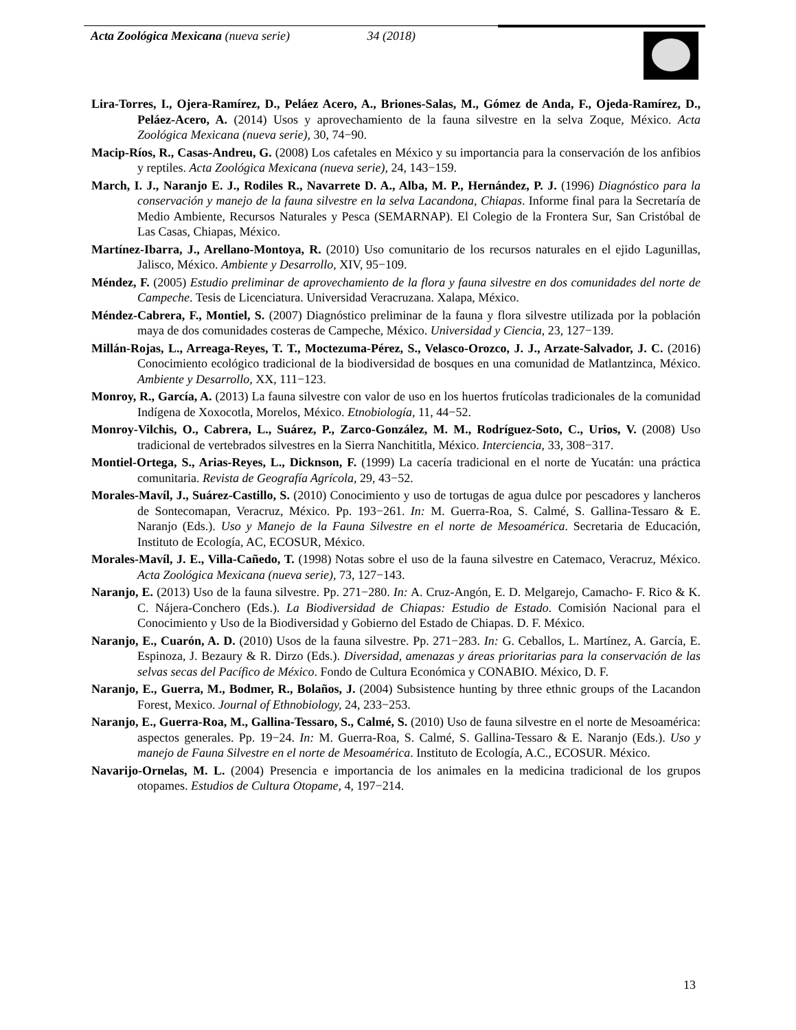Acta Zoológica Mexicana (nueva serie) 34 (2018)
Lira-Torres, I., Ojera-Ramírez, D., Peláez Acero, A., Briones-Salas, M., Gómez de Anda, F., Ojeda-Ramírez, D., Peláez-Acero, A. (2014) Usos y aprovechamiento de la fauna silvestre en la selva Zoque, México. Acta Zoológica Mexicana (nueva serie), 30, 74−90.
Macip-Ríos, R., Casas-Andreu, G. (2008) Los cafetales en México y su importancia para la conservación de los anfibios y reptiles. Acta Zoológica Mexicana (nueva serie), 24, 143−159.
March, I. J., Naranjo E. J., Rodiles R., Navarrete D. A., Alba, M. P., Hernández, P. J. (1996) Diagnóstico para la conservación y manejo de la fauna silvestre en la selva Lacandona, Chiapas. Informe final para la Secretaría de Medio Ambiente, Recursos Naturales y Pesca (SEMARNAP). El Colegio de la Frontera Sur, San Cristóbal de Las Casas, Chiapas, México.
Martínez-Ibarra, J., Arellano-Montoya, R. (2010) Uso comunitario de los recursos naturales en el ejido Lagunillas, Jalisco, México. Ambiente y Desarrollo, XIV, 95−109.
Méndez, F. (2005) Estudio preliminar de aprovechamiento de la flora y fauna silvestre en dos comunidades del norte de Campeche. Tesis de Licenciatura. Universidad Veracruzana. Xalapa, México.
Méndez-Cabrera, F., Montiel, S. (2007) Diagnóstico preliminar de la fauna y flora silvestre utilizada por la población maya de dos comunidades costeras de Campeche, México. Universidad y Ciencia, 23, 127−139.
Millán-Rojas, L., Arreaga-Reyes, T. T., Moctezuma-Pérez, S., Velasco-Orozco, J. J., Arzate-Salvador, J. C. (2016) Conocimiento ecológico tradicional de la biodiversidad de bosques en una comunidad de Matlantzinca, México. Ambiente y Desarrollo, XX, 111−123.
Monroy, R., García, A. (2013) La fauna silvestre con valor de uso en los huertos frutícolas tradicionales de la comunidad Indígena de Xoxocotla, Morelos, México. Etnobiología, 11, 44−52.
Monroy-Vilchis, O., Cabrera, L., Suárez, P., Zarco-González, M. M., Rodríguez-Soto, C., Urios, V. (2008) Uso tradicional de vertebrados silvestres en la Sierra Nanchititla, México. Interciencia, 33, 308−317.
Montiel-Ortega, S., Arias-Reyes, L., Dicknson, F. (1999) La cacería tradicional en el norte de Yucatán: una práctica comunitaria. Revista de Geografía Agrícola, 29, 43−52.
Morales-Mavíl, J., Suárez-Castillo, S. (2010) Conocimiento y uso de tortugas de agua dulce por pescadores y lancheros de Sontecomapan, Veracruz, México. Pp. 193−261. In: M. Guerra-Roa, S. Calmé, S. Gallina-Tessaro & E. Naranjo (Eds.). Uso y Manejo de la Fauna Silvestre en el norte de Mesoamérica. Secretaria de Educación, Instituto de Ecología, AC, ECOSUR, México.
Morales-Mavíl, J. E., Villa-Cañedo, T. (1998) Notas sobre el uso de la fauna silvestre en Catemaco, Veracruz, México. Acta Zoológica Mexicana (nueva serie), 73, 127−143.
Naranjo, E. (2013) Uso de la fauna silvestre. Pp. 271−280. In: A. Cruz-Angón, E. D. Melgarejo, Camacho- F. Rico & K. C. Nájera-Conchero (Eds.). La Biodiversidad de Chiapas: Estudio de Estado. Comisión Nacional para el Conocimiento y Uso de la Biodiversidad y Gobierno del Estado de Chiapas. D. F. México.
Naranjo, E., Cuarón, A. D. (2010) Usos de la fauna silvestre. Pp. 271−283. In: G. Ceballos, L. Martínez, A. García, E. Espinoza, J. Bezaury & R. Dirzo (Eds.). Diversidad, amenazas y áreas prioritarias para la conservación de las selvas secas del Pacífico de México. Fondo de Cultura Económica y CONABIO. México, D. F.
Naranjo, E., Guerra, M., Bodmer, R., Bolaños, J. (2004) Subsistence hunting by three ethnic groups of the Lacandon Forest, Mexico. Journal of Ethnobiology, 24, 233−253.
Naranjo, E., Guerra-Roa, M., Gallina-Tessaro, S., Calmé, S. (2010) Uso de fauna silvestre en el norte de Mesoamérica: aspectos generales. Pp. 19−24. In: M. Guerra-Roa, S. Calmé, S. Gallina-Tessaro & E. Naranjo (Eds.). Uso y manejo de Fauna Silvestre en el norte de Mesoamérica. Instituto de Ecología, A.C., ECOSUR. México.
Navarijo-Ornelas, M. L. (2004) Presencia e importancia de los animales en la medicina tradicional de los grupos otopames. Estudios de Cultura Otopame, 4, 197−214.
13